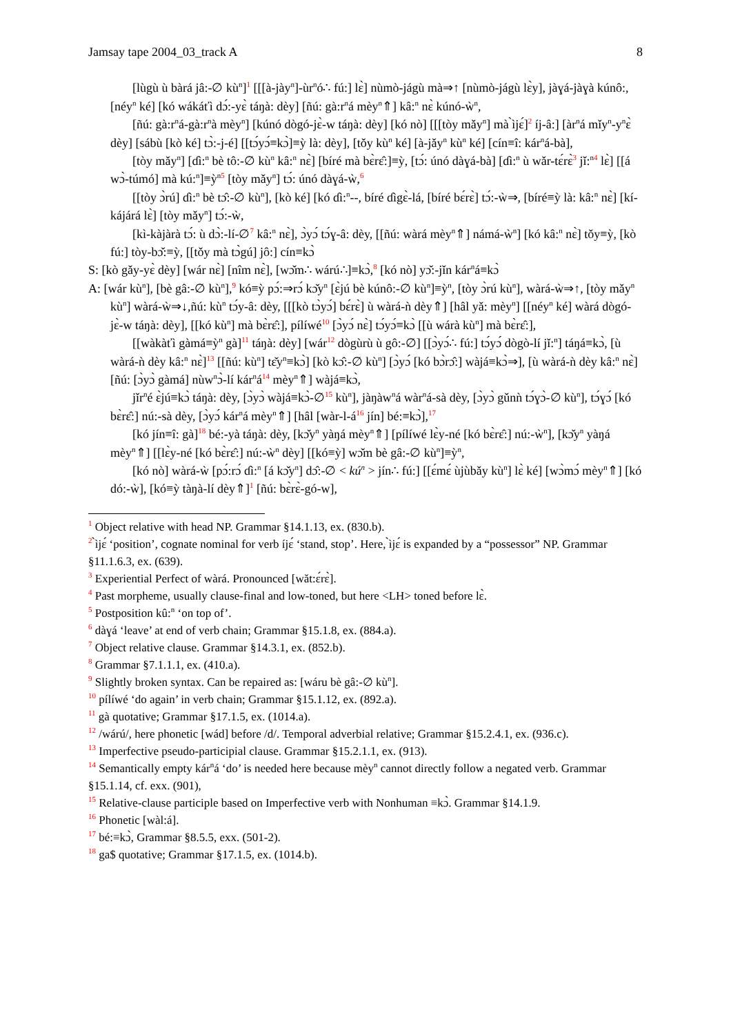Jamsay tape 2004_03_track A 8
[lùgù ù bàrá jâ:-∅ kù<sup>n</sup>]<sup>1</sup> [[[à-jày<sup>n</sup>]-ùr<sup>n</sup>ó∴ fú:] lɛ̀] nùmò-jágù mà⇒↑ [nùmò-jágù lɛ̀y], jàɣá-jàɣà kúnô:, [néy<sup>n</sup> ké] [kó wákáťì dɔ́:-yɛ̀ táŋà: dèy] [ñú: gà:r<sup>n</sup>á mèy<sup>n</sup>⇑] kâ:<sup>n</sup> nɛ̀ kúnó-ẁ<sup>n</sup>,
[ñú: gà:r<sup>n</sup>á-gà:r<sup>n</sup>à mèy<sup>n</sup>] [kúnó dògó-jɛ̀-w táŋà: dèy] [kó nò] [[[tòy mǎy<sup>n</sup>] mà ̀ìjɛ́]<sup>2</sup> íj-â:] [àr<sup>n</sup>á mǐy<sup>n</sup>-y<sup>n</sup>ɛ̀ dèy] [sábù [kò ké] tɔ̀:-j-é] [[tɔ́yɔ́≡kɔ̀]≡ỳ là: dèy], [tǒy kù<sup>n</sup> ké] [à-jǎy<sup>n</sup> kù<sup>n</sup> ké] [cín≡î: kár<sup>n</sup>á-bà],
[tòy mǎy<sup>n</sup>] [ɗì:<sup>n</sup> bè tô:-∅ kù<sup>n</sup> kâ:<sup>n</sup> nɛ̀] [bíré mà bɛ̀rɛ̂:]≡ỳ, [tɔ́: únó dàɣá-bà] [ɗì:<sup>n</sup> ù wǎr-tɛ́rɛ̀<sup>3</sup> jǐ:<sup>n</sup><sup>4</sup> lɛ̀] [[á wɔ̀-túmó] mà kú:<sup>n</sup>]≡ỳ<sup>n</sup><sup>5</sup> [tòy mǎy<sup>n</sup>] tɔ́: únó dàɣá-ẁ,<sup>6</sup>
[[tòy ɔ̀rú] ɗì:<sup>n</sup> bè tɔ̂:-∅ kù<sup>n</sup>], [kò ké] [kó ɗì:<sup>n</sup>--, bíré ɗìgɛ̀-lá, [bíré bɛ́rɛ̀] tɔ́:-ẁ⇒, [bíré≡ỳ là: kâ:<sup>n</sup> nɛ̀] [kí-kájárá lɛ̀] [tòy mǎy<sup>n</sup>] tɔ́:-ẁ,
[kì-kàjàrà tɔ́: ù dɔ̀:-lí-∅<sup>7</sup> kâ:<sup>n</sup> nɛ̀], ɔ̀yɔ́ tɔ́ɣ-â: dèy, [[ñú: wàrá mèy<sup>n</sup>⇑] námá-ẁ<sup>n</sup>] [kó kâ:<sup>n</sup> nɛ̀] tǒy≡ỳ, [kò fú:] tòy-bɔ̌:≡ỳ, [[tǒy mà tɔ̀gú] jô:] cín≡kɔ̀
S: [kò gǎy-yɛ̀ dèy] [wár nɛ̀] [nîm nɛ̀], [wɔ̌m∴ wárú∴]≡kɔ̀,<sup>8</sup> [kó nò] yɔ̌:-jǐn kár<sup>n</sup>á≡kɔ̀
A: [wár kù<sup>n</sup>], [bè gâ:-∅ kù<sup>n</sup>],<sup>9</sup> kó≡ỳ pɔ́:⇒rɔ́ kɔ̌y<sup>n</sup> [ɛ̀jú bè kúnô:-∅ kù<sup>n</sup>]≡ỳ<sup>n</sup>, [tòy ɔ̀rú kù<sup>n</sup>], wàrá-ẁ⇒↑, [tòy mǎy<sup>n</sup> kù<sup>n</sup>] wàrá-ẁ⇒↓,ñú: kù<sup>n</sup> tɔ́y-â: dèy, [[[kò tɔ̀yɔ́] bɛ́rɛ̀] ù wàrá-ǹ dèy⇑] [hâl yǎ: mèy<sup>n</sup>] [[néy<sup>n</sup> ké] wàrá dògó-jɛ̀-w táŋà: dèy], [[kó kù<sup>n</sup>] mà bɛ̀rɛ̂:], pílíwé<sup>10</sup> [ɔ̀yɔ́ nɛ̀] tɔ́yɔ́≡kɔ̀ [[ù wárà kù<sup>n</sup>] mà bɛ̀rɛ̂:],
[[wàkàťì gàmá≡ỳ<sup>n</sup> gà]<sup>11</sup> táŋà: dèy] [wár<sup>12</sup> dògùrù ù gô:-∅] [[ɔ̀yɔ́∴ fú:] tɔ́yɔ́ dògò-lí jǐ:<sup>n</sup>] táŋá≡kɔ̀, [ù wàrá-ǹ dèy kâ:<sup>n</sup> nɛ̀]<sup>13</sup> [[ñú: kù<sup>n</sup>] tɛ̌y<sup>n</sup>≡kɔ̀] [kò kɔ̂:-∅ kù<sup>n</sup>] [ɔ̀yɔ́ [kó bɔ̀rɔ̂:] wàjá≡kɔ̀⇒], [ù wàrá-ǹ dèy kâ:<sup>n</sup> nɛ̀] [ñú: [ɔ̀yɔ̀ gàmá] nùw<sup>n</sup>ɔ̀-lí kár<sup>n</sup>á<sup>14</sup> mèy<sup>n</sup>⇑] wàjá≡kɔ̀,
jǐr<sup>n</sup>é ɛ̀jú≡kɔ̀ táŋà: dèy, [ɔ̀yɔ̀ wàjá≡kɔ̀-∅<sup>15</sup> kù<sup>n</sup>], jàŋàw<sup>n</sup>á wàr<sup>n</sup>á-sà dèy, [ɔ̀yɔ̀ gǔnǹ tɔ́ɣɔ̀-∅ kù<sup>n</sup>], tɔ́ɣɔ́ [kó bɛ̀rɛ̂:] nú:-sà dèy, [ɔ̀yɔ́ kár<sup>n</sup>á mèy<sup>n</sup>⇑] [hâl [wàr-l-á<sup>16</sup> jín] bé:≡kɔ̀],<sup>17</sup>
[kó jín≡î: gà]<sup>18</sup> bé:-yà táŋà: dèy, [kɔ̌y<sup>n</sup> yàŋá mèy<sup>n</sup>⇑] [pílíwé lɛ̀y-né [kó bɛ̀rɛ̂:] nú:-ẁ<sup>n</sup>], [kɔ̌y<sup>n</sup> yàŋá mèy<sup>n</sup>⇑] [[lɛ̀y-né [kó bɛ̀rɛ̂:] nú:-ẁ<sup>n</sup> dèy] [[kó≡ỳ] wɔ̌m bè gâ:-∅ kù<sup>n</sup>]≡ỳ<sup>n</sup>,
[kó nò] wàrá-ẁ [pɔ́:rɔ́ ɗì:<sup>n</sup> [á kɔ̌y<sup>n</sup>] dɔ̂:-∅ < kú<sup>n</sup> > jín∴ fú:] [[ɛ́mɛ́ ùjùbǎy kù<sup>n</sup>] lɛ̀ ké] [wɔ̀mɔ́ mèy<sup>n</sup>⇑] [kó dó:-ẁ], [kó≡ỳ tàŋà-lí dèy⇑]<sup>1</sup> [ñú: bɛ̀rɛ̀-gó-w],
<sup>1</sup> Object relative with head NP. Grammar §14.1.13, ex. (830.b).
<sup>2</sup> ̀ìjɛ́ ‘position’, cognate nominal for verb íjɛ́ ‘stand, stop’. Here, ̀ìjɛ́ is expanded by a “possessor” NP. Grammar §11.1.6.3, ex. (639).
<sup>3</sup> Experiential Perfect of wàrá. Pronounced [wǎt:ɛ́rɛ̀].
<sup>4</sup> Past morpheme, usually clause-final and low-toned, but here <LH> toned before lɛ̀.
<sup>5</sup> Postposition kû:<sup>n</sup> ‘on top of’.
<sup>6</sup> dàɣá ‘leave’ at end of verb chain; Grammar §15.1.8, ex. (884.a).
<sup>7</sup> Object relative clause. Grammar §14.3.1, ex. (852.b).
<sup>8</sup> Grammar §7.1.1.1, ex. (410.a).
<sup>9</sup> Slightly broken syntax. Can be repaired as: [wáru bè gâ:-∅ kù<sup>n</sup>].
<sup>10</sup> pílíwé ‘do again’ in verb chain; Grammar §15.1.12, ex. (892.a).
<sup>11</sup> gà quotative; Grammar §17.1.5, ex. (1014.a).
<sup>12</sup> /wárú/, here phonetic [wád] before /d/. Temporal adverbial relative; Grammar §15.2.4.1, ex. (936.c).
<sup>13</sup> Imperfective pseudo-participial clause. Grammar §15.2.1.1, ex. (913).
<sup>14</sup> Semantically empty kár<sup>n</sup>á ‘do’ is needed here because mèy<sup>n</sup> cannot directly follow a negated verb. Grammar §15.1.14, cf. exx. (901),
<sup>15</sup> Relative-clause participle based on Imperfective verb with Nonhuman ≡kɔ̀. Grammar §14.1.9.
<sup>16</sup> Phonetic [wàl:á].
<sup>17</sup> bé:≡kɔ̀, Grammar §8.5.5, exx. (501-2).
<sup>18</sup> ga$ quotative; Grammar §17.1.5, ex. (1014.b).